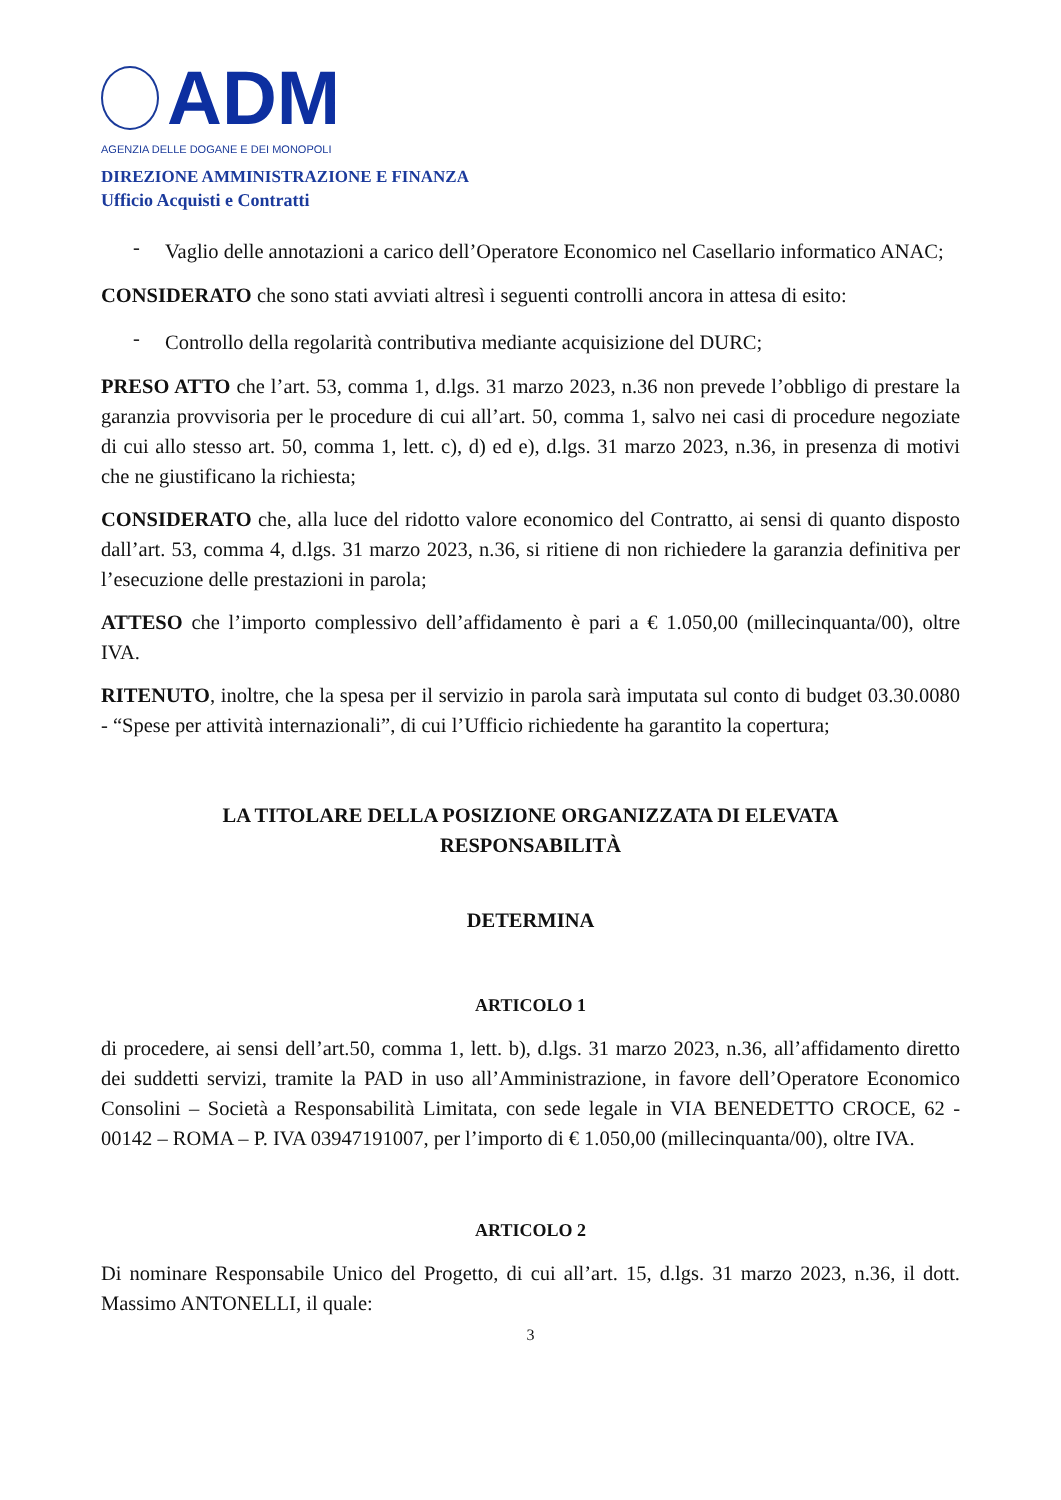ADM
AGENZIA DELLE DOGANE E DEI MONOPOLI
DIREZIONE AMMINISTRAZIONE E FINANZA
Ufficio Acquisti e Contratti
- Vaglio delle annotazioni a carico dell’Operatore Economico nel Casellario informatico ANAC;
CONSIDERATO che sono stati avviati altresì i seguenti controlli ancora in attesa di esito:
- Controllo della regolarità contributiva mediante acquisizione del DURC;
PRESO ATTO che l’art. 53, comma 1, d.lgs. 31 marzo 2023, n.36 non prevede l’obbligo di prestare la garanzia provvisoria per le procedure di cui all’art. 50, comma 1, salvo nei casi di procedure negoziate di cui allo stesso art. 50, comma 1, lett. c), d) ed e), d.lgs. 31 marzo 2023, n.36, in presenza di motivi che ne giustificano la richiesta;
CONSIDERATO che, alla luce del ridotto valore economico del Contratto, ai sensi di quanto disposto dall’art. 53, comma 4, d.lgs. 31 marzo 2023, n.36, si ritiene di non richiedere la garanzia definitiva per l’esecuzione delle prestazioni in parola;
ATTESO che l’importo complessivo dell’affidamento è pari a € 1.050,00 (millecinquanta/00), oltre IVA.
RITENUTO, inoltre, che la spesa per il servizio in parola sarà imputata sul conto di budget 03.30.0080 - “Spese per attività internazionali”, di cui l’Ufficio richiedente ha garantito la copertura;
LA TITOLARE DELLA POSIZIONE ORGANIZZATA DI ELEVATA
RESPONSABILITÀ
DETERMINA
ARTICOLO 1
di procedere, ai sensi dell’art.50, comma 1, lett. b), d.lgs. 31 marzo 2023, n.36, all’affidamento diretto dei suddetti servizi, tramite la PAD in uso all’Amministrazione, in favore dell’Operatore Economico Consolini – Società a Responsabilità Limitata, con sede legale in VIA BENEDETTO CROCE, 62 - 00142 – ROMA – P. IVA 03947191007, per l’importo di € 1.050,00 (millecinquanta/00), oltre IVA.
ARTICOLO 2
Di nominare Responsabile Unico del Progetto, di cui all’art. 15, d.lgs. 31 marzo 2023, n.36, il dott. Massimo ANTONELLI, il quale:
3